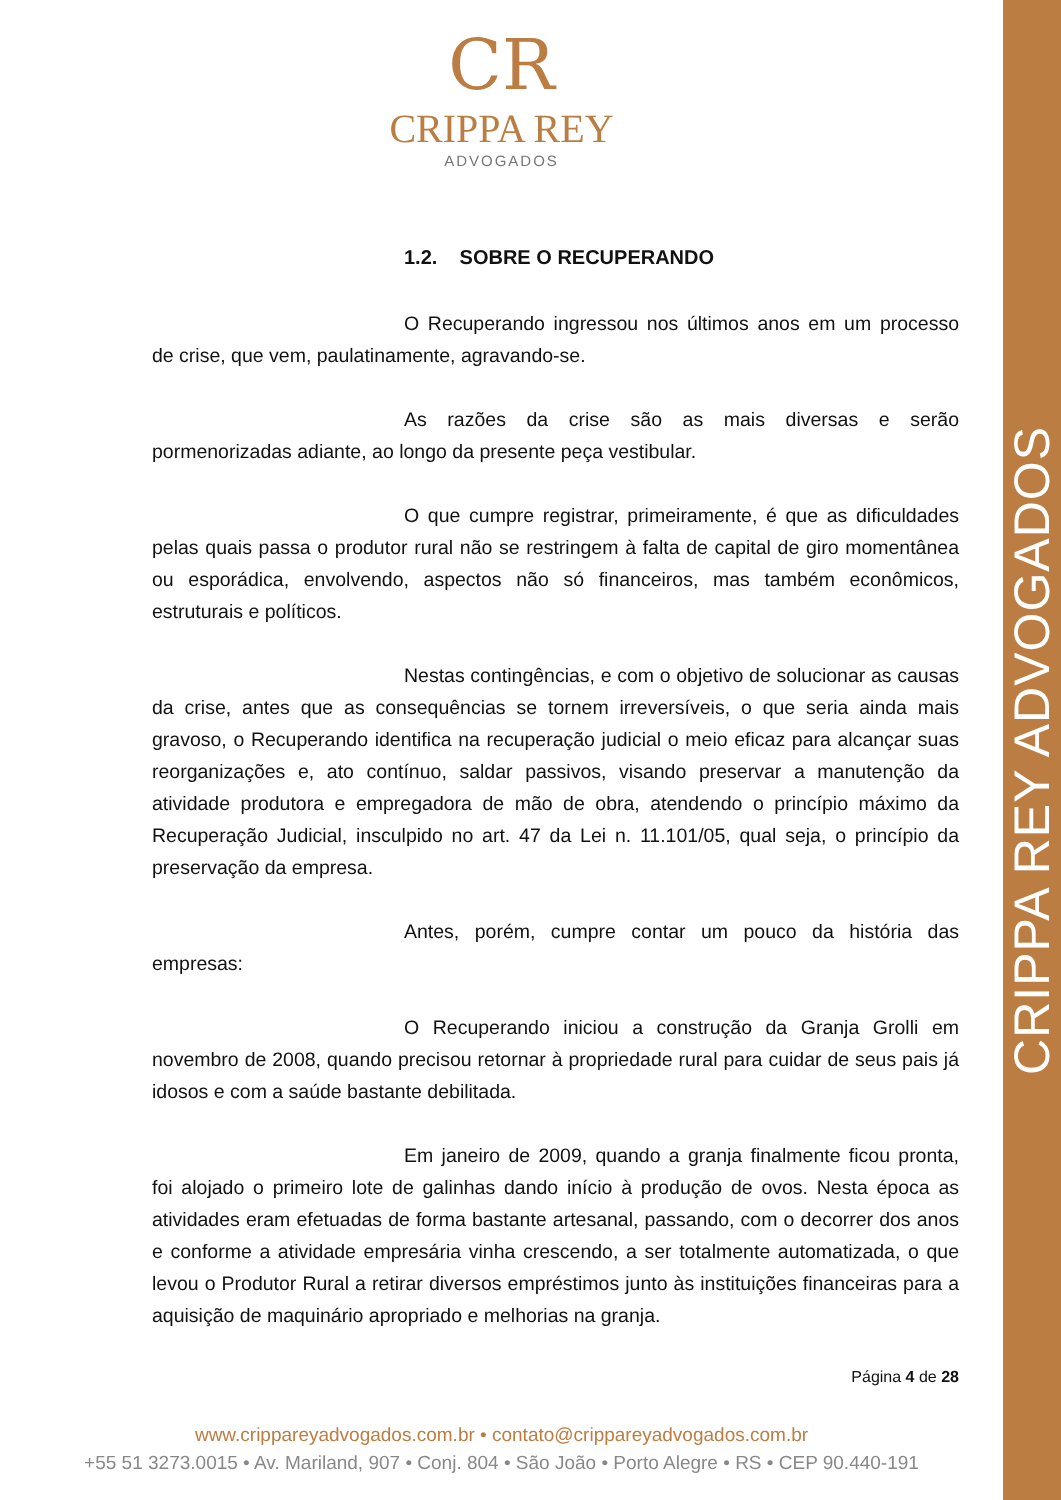CRIPPA REY ADVOGADOS
CR
CRIPPA REY
ADVOGADOS
1.2. SOBRE O RECUPERANDO
O Recuperando ingressou nos últimos anos em um processo de crise, que vem, paulatinamente, agravando-se.
As razões da crise são as mais diversas e serão pormenorizadas adiante, ao longo da presente peça vestibular.
O que cumpre registrar, primeiramente, é que as dificuldades pelas quais passa o produtor rural não se restringem à falta de capital de giro momentânea ou esporádica, envolvendo, aspectos não só financeiros, mas também econômicos, estruturais e políticos.
Nestas contingências, e com o objetivo de solucionar as causas da crise, antes que as consequências se tornem irreversíveis, o que seria ainda mais gravoso, o Recuperando identifica na recuperação judicial o meio eficaz para alcançar suas reorganizações e, ato contínuo, saldar passivos, visando preservar a manutenção da atividade produtora e empregadora de mão de obra, atendendo o princípio máximo da Recuperação Judicial, insculpido no art. 47 da Lei n. 11.101/05, qual seja, o princípio da preservação da empresa.
Antes, porém, cumpre contar um pouco da história das empresas:
O Recuperando iniciou a construção da Granja Grolli em novembro de 2008, quando precisou retornar à propriedade rural para cuidar de seus pais já idosos e com a saúde bastante debilitada.
Em janeiro de 2009, quando a granja finalmente ficou pronta, foi alojado o primeiro lote de galinhas dando início à produção de ovos. Nesta época as atividades eram efetuadas de forma bastante artesanal, passando, com o decorrer dos anos e conforme a atividade empresária vinha crescendo, a ser totalmente automatizada, o que levou o Produtor Rural a retirar diversos empréstimos junto às instituições financeiras para a aquisição de maquinário apropriado e melhorias na granja.
Página 4 de 28
www.crippareyadvogados.com.br • contato@crippareyadvogados.com.br
+55 51 3273.0015 • Av. Mariland, 907 • Conj. 804 • São João • Porto Alegre • RS • CEP 90.440-191